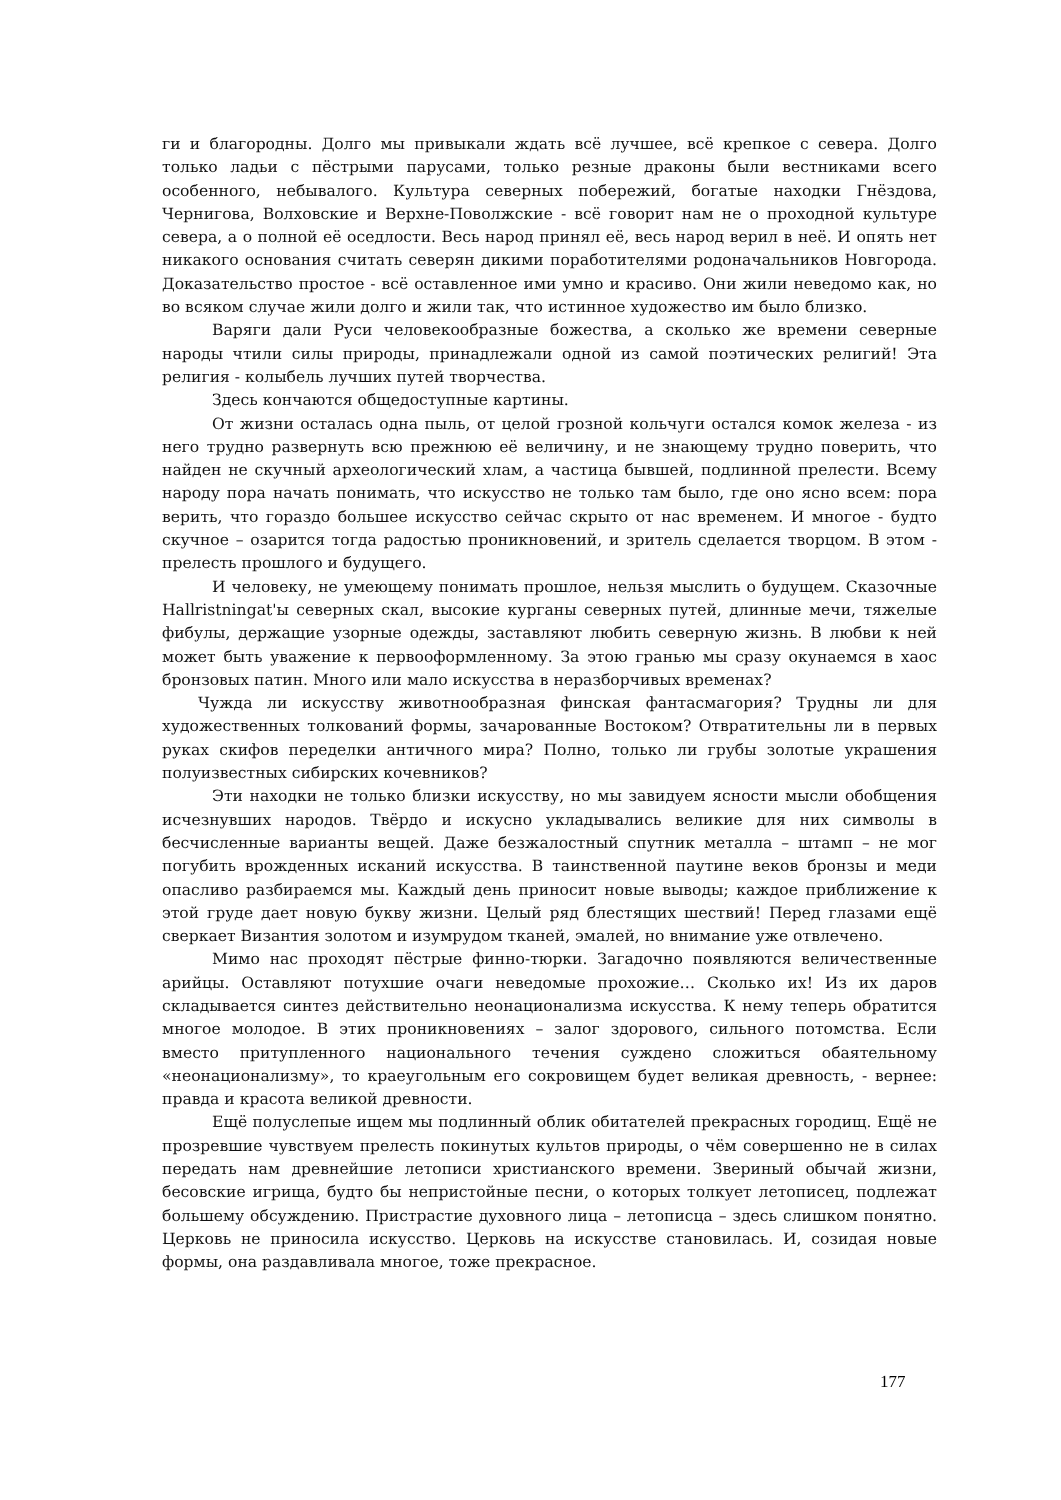ги и благородны. Долго мы привыкали ждать всё лучшее, всё крепкое с севера. Долго только ладьи с пёстрыми парусами, только резные драконы были вестниками всего особенного, небывалого. Культура северных побережий, богатые находки Гнёздова, Чернигова, Волховские и Верхне-Поволжские - всё говорит нам не о проходной культуре севера, а о полной её оседлости. Весь народ принял её, весь народ верил в неё. И опять нет никакого основания считать северян дикими поработителями родоначальников Новгорода. Доказательство простое - всё оставленное ими умно и красиво. Они жили неведомо как, но во всяком случае жили долго и жили так, что истинное художество им было близко.
Варяги дали Руси человекообразные божества, а сколько же времени северные народы чтили силы природы, принадлежали одной из самой поэтических религий! Эта религия - колыбель лучших путей творчества.
Здесь кончаются общедоступные картины.
От жизни осталась одна пыль, от целой грозной кольчуги остался комок железа - из него трудно развернуть всю прежнюю её величину, и не знающему трудно поверить, что найден не скучный археологический хлам, а частица бывшей, подлинной прелести. Всему народу пора начать понимать, что искусство не только там было, где оно ясно всем: пора верить, что гораздо большее искусство сейчас скрыто от нас временем. И многое - будто скучное – озарится тогда радостью проникновений, и зритель сделается творцом. В этом - прелесть прошлого и будущего.
И человеку, не умеющему понимать прошлое, нельзя мыслить о будущем. Сказочные Hallristningat'ы северных скал, высокие курганы северных путей, длинные мечи, тяжелые фибулы, держащие узорные одежды, заставляют любить северную жизнь. В любви к ней может быть уважение к первооформленному. За этою гранью мы сразу окунаемся в хаос бронзовых патин. Много или мало искусства в неразборчивых временах?
Чужда ли искусству животнообразная финская фантасмагория? Трудны ли для художественных толкований формы, зачарованные Востоком? Отвратительны ли в первых руках скифов переделки античного мира? Полно, только ли грубы золотые украшения полуизвестных сибирских кочевников?
Эти находки не только близки искусству, но мы завидуем ясности мысли обобщения исчезнувших народов. Твёрдо и искусно укладывались великие для них символы в бесчисленные варианты вещей. Даже безжалостный спутник металла – штамп – не мог погубить врожденных исканий искусства. В таинственной паутине веков бронзы и меди опасливо разбираемся мы. Каждый день приносит новые выводы; каждое приближение к этой груде дает новую букву жизни. Целый ряд блестящих шествий! Перед глазами ещё сверкает Византия золотом и изумрудом тканей, эмалей, но внимание уже отвлечено.
Мимо нас проходят пёстрые финно-тюрки. Загадочно появляются величественные арийцы. Оставляют потухшие очаги неведомые прохожие… Сколько их! Из их даров складывается синтез действительно неонационализма искусства. К нему теперь обратится многое молодое. В этих проникновениях – залог здорового, сильного потомства. Если вместо притупленного национального течения суждено сложиться обаятельному «неонационализму», то краеугольным его сокровищем будет великая древность, - вернее: правда и красота великой древности.
Ещё полуслепые ищем мы подлинный облик обитателей прекрасных городищ. Ещё не прозревшие чувствуем прелесть покинутых культов природы, о чём совершенно не в силах передать нам древнейшие летописи христианского времени. Звериный обычай жизни, бесовские игрища, будто бы непристойные песни, о которых толкует летописец, подлежат большему обсуждению. Пристрастие духовного лица – летописца – здесь слишком понятно. Церковь не приносила искусство. Церковь на искусстве становилась. И, созидая новые формы, она раздавливала многое, тоже прекрасное.
177